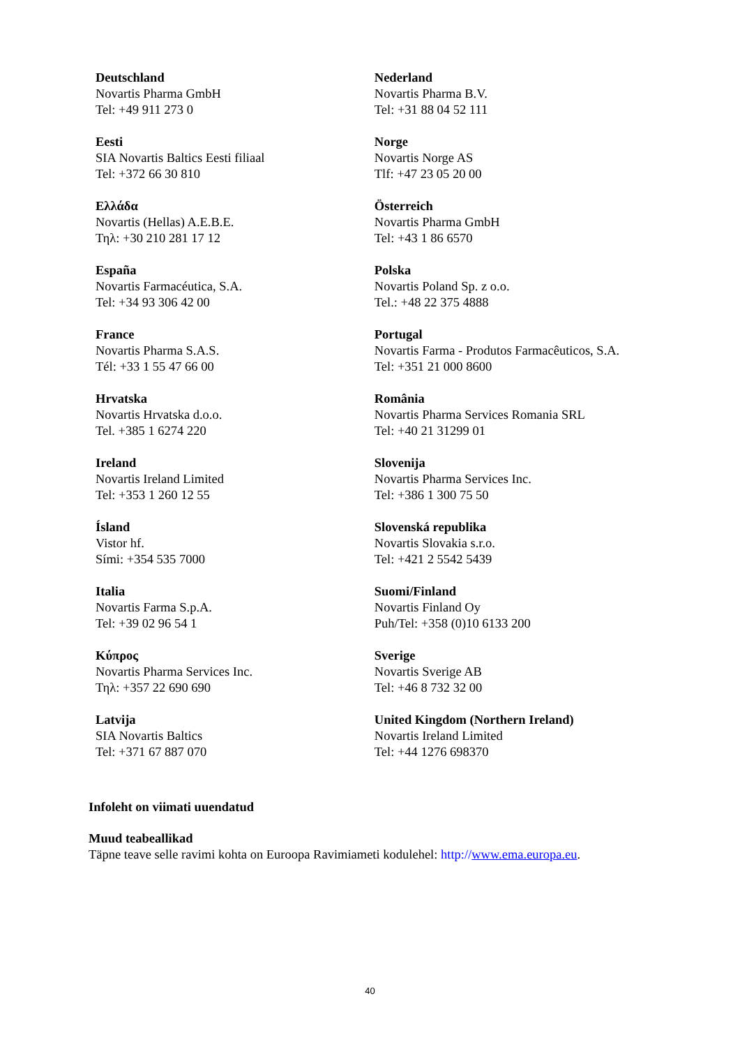| Deutschland Novartis Pharma GmbH Tel: +49 911 273 0 | Nederland Novartis Pharma B.V. Tel: +31 88 04 52 111 |
| Eesti SIA Novartis Baltics Eesti filiaal Tel: +372 66 30 810 | Norge Novartis Norge AS Tlf: +47 23 05 20 00 |
| Ελλάδα Novartis (Hellas) A.E.B.E. Τηλ: +30 210 281 17 12 | Österreich Novartis Pharma GmbH Tel: +43 1 86 6570 |
| España Novartis Farmacéutica, S.A. Tel: +34 93 306 42 00 | Polska Novartis Poland Sp. z o.o. Tel.: +48 22 375 4888 |
| France Novartis Pharma S.A.S. Tél: +33 1 55 47 66 00 | Portugal Novartis Farma - Produtos Farmacêuticos, S.A. Tel: +351 21 000 8600 |
| Hrvatska Novartis Hrvatska d.o.o. Tel. +385 1 6274 220 | România Novartis Pharma Services Romania SRL Tel: +40 21 31299 01 |
| Ireland Novartis Ireland Limited Tel: +353 1 260 12 55 | Slovenija Novartis Pharma Services Inc. Tel: +386 1 300 75 50 |
| Ísland Vistor hf. Sími: +354 535 7000 | Slovenská republika Novartis Slovakia s.r.o. Tel: +421 2 5542 5439 |
| Italia Novartis Farma S.p.A. Tel: +39 02 96 54 1 | Suomi/Finland Novartis Finland Oy Puh/Tel: +358 (0)10 6133 200 |
| Κύπρος Novartis Pharma Services Inc. Τηλ: +357 22 690 690 | Sverige Novartis Sverige AB Tel: +46 8 732 32 00 |
| Latvija SIA Novartis Baltics Tel: +371 67 887 070 | United Kingdom (Northern Ireland) Novartis Ireland Limited Tel: +44 1276 698370 |
Infoleht on viimati uuendatud
Muud teabeallikad
Täpne teave selle ravimi kohta on Euroopa Ravimiameti kodulehel: http://www.ema.europa.eu.
40